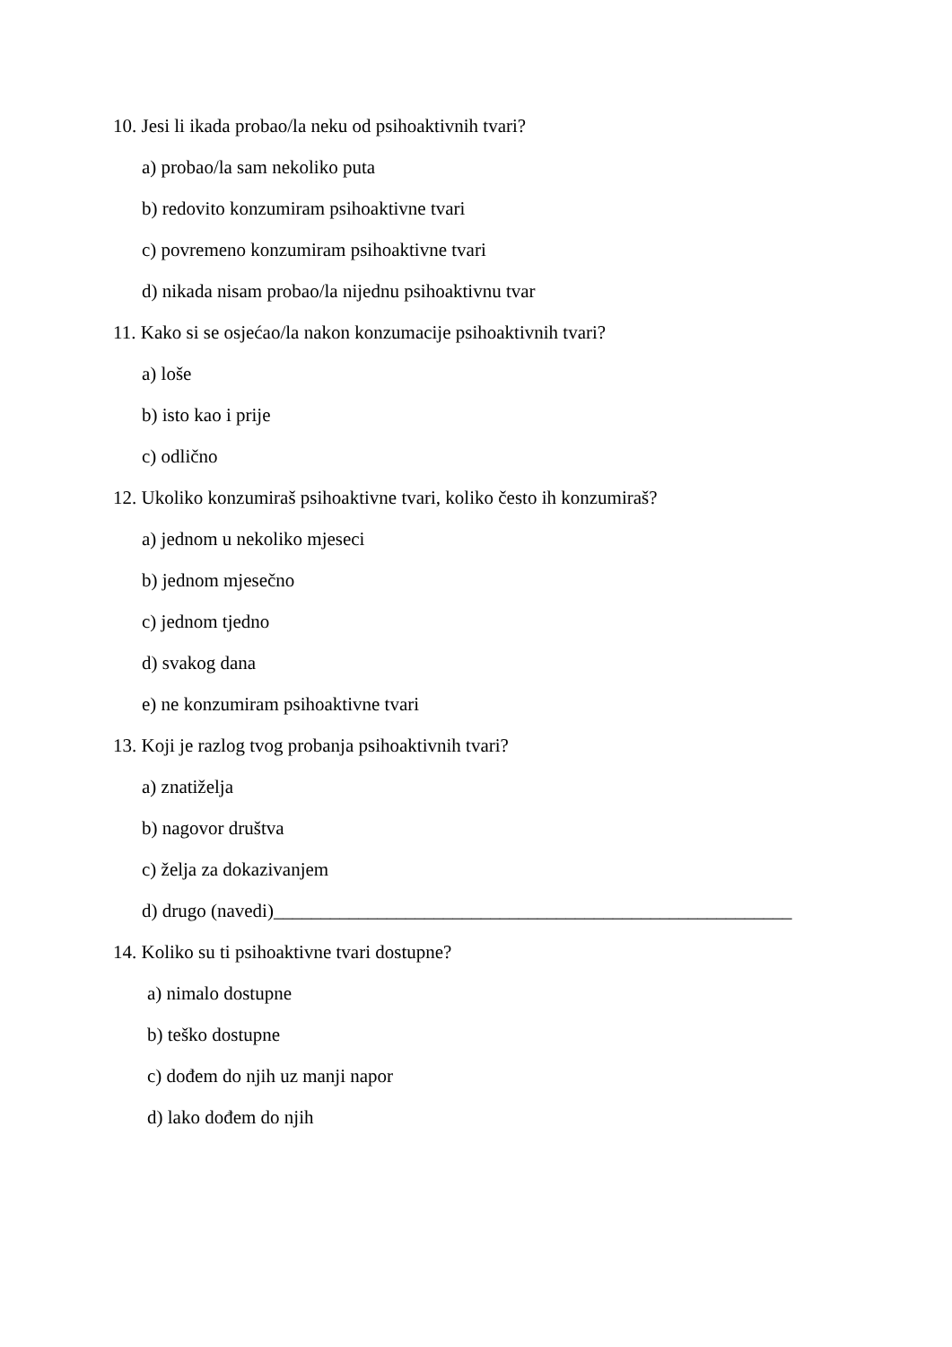10. Jesi li ikada probao/la neku od psihoaktivnih tvari?
a) probao/la sam nekoliko puta
b) redovito konzumiram psihoaktivne tvari
c) povremeno konzumiram psihoaktivne tvari
d) nikada nisam probao/la nijednu psihoaktivnu tvar
11. Kako si se osjećao/la nakon konzumacije psihoaktivnih tvari?
a) loše
b) isto kao i prije
c) odlično
12. Ukoliko konzumiraš psihoaktivne tvari, koliko često ih konzumiraš?
a) jednom u nekoliko mjeseci
b) jednom mjesečno
c) jednom tjedno
d) svakog dana
e) ne konzumiram psihoaktivne tvari
13. Koji je razlog tvog probanja psihoaktivnih tvari?
a) znatiželja
b) nagovor društva
c) želja za dokazivanjem
d) drugo (navedi)_______________________________________________________
14. Koliko su ti psihoaktivne tvari dostupne?
a) nimalo dostupne
b) teško dostupne
c) dođem do njih uz manji napor
d) lako dođem do njih